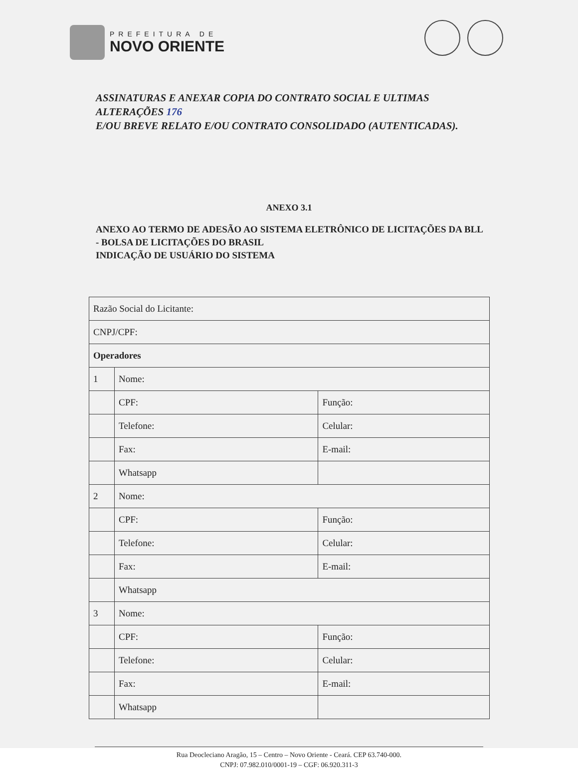PREFEITURA DE
NOVO ORIENTE
ASSINATURAS E ANEXAR COPIA DO CONTRATO SOCIAL E ULTIMAS ALTERAÇÕES 176
E/OU BREVE RELATO E/OU CONTRATO CONSOLIDADO (AUTENTICADAS).
ANEXO 3.1
ANEXO AO TERMO DE ADESÃO AO SISTEMA ELETRÔNICO DE LICITAÇÕES DA BLL - BOLSA DE LICITAÇÕES DO BRASIL
INDICAÇÃO DE USUÁRIO DO SISTEMA
| Razão Social do Licitante: | | |
| CNPJ/CPF: | | |
| Operadores | | |
| 1 | Nome: | |
| | CPF: | Função: |
| | Telefone: | Celular: |
| | Fax: | E-mail: |
| | Whatsapp | |
| 2 | Nome: | |
| | CPF: | Função: |
| | Telefone: | Celular: |
| | Fax: | E-mail: |
| | Whatsapp | |
| 3 | Nome: | |
| | CPF: | Função: |
| | Telefone: | Celular: |
| | Fax: | E-mail: |
| | Whatsapp | |
Rua Deocleciano Aragão, 15 – Centro – Novo Oriente - Ceará. CEP 63.740-000.
CNPJ: 07.982.010/0001-19 – CGF: 06.920.311-3